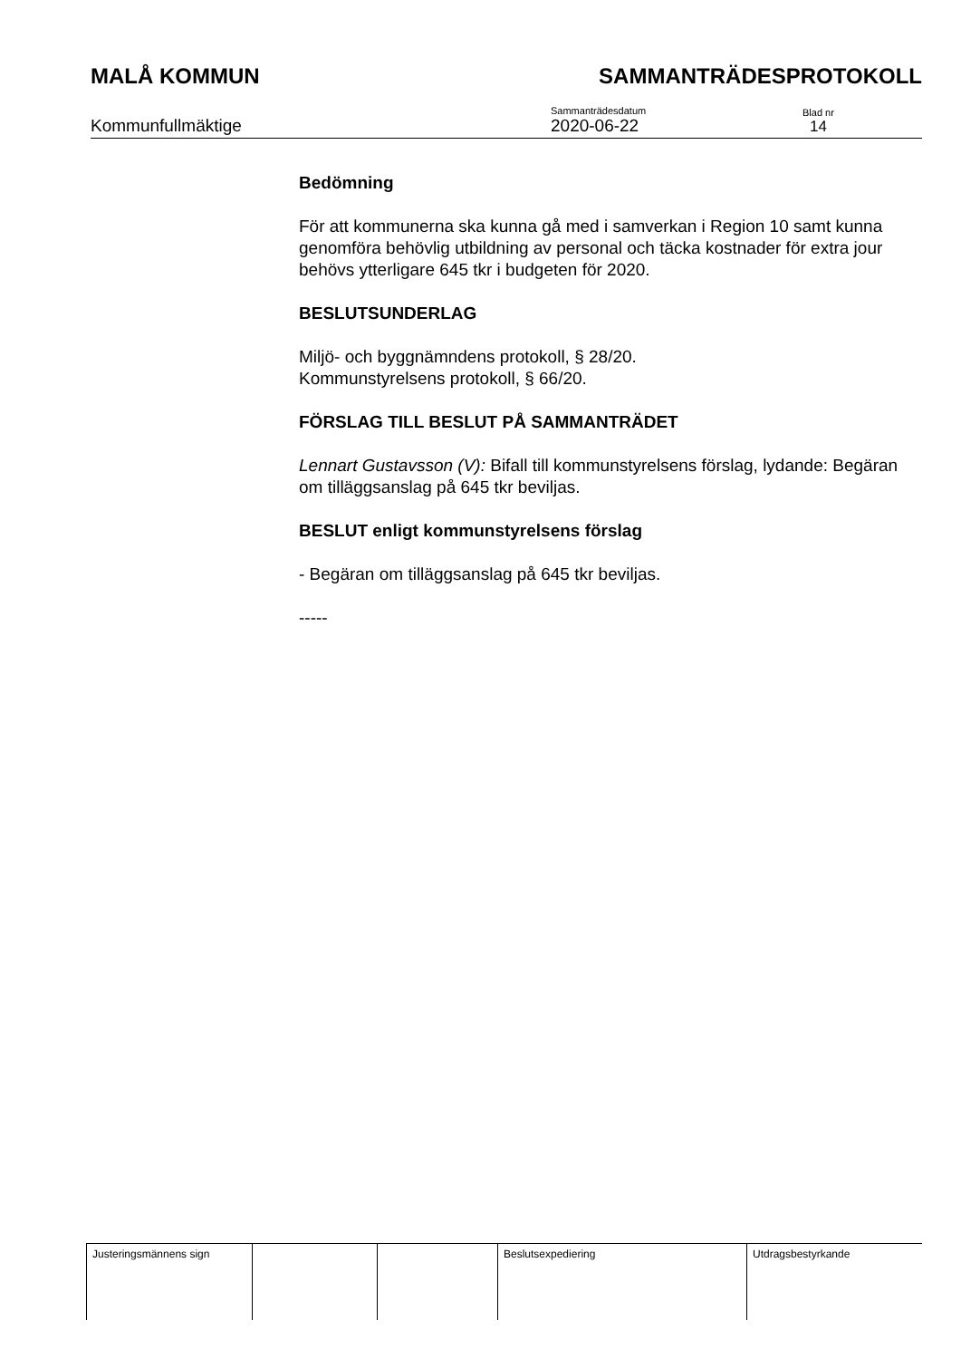MALÅ KOMMUN SAMMANTRÄDESPROTOKOLL
Kommunfullmäktige
Sammanträdesdatum
2020-06-22
Blad nr
14
Bedömning
För att kommunerna ska kunna gå med i samverkan i Region 10 samt kunna genomföra behövlig utbildning av personal och täcka kostnader för extra jour behövs ytterligare 645 tkr i budgeten för 2020.
BESLUTSUNDERLAG
Miljö- och byggnämndens protokoll, § 28/20.
Kommunstyrelsens protokoll, § 66/20.
FÖRSLAG TILL BESLUT PÅ SAMMANTRÄDET
Lennart Gustavsson (V): Bifall till kommunstyrelsens förslag, lydande: Begäran om tilläggsanslag på 645 tkr beviljas.
BESLUT enligt kommunstyrelsens förslag
- Begäran om tilläggsanslag på 645 tkr beviljas.
-----
| Justeringsmännens sign | | | Beslutsexpediering | Utdragsbestyrkande |